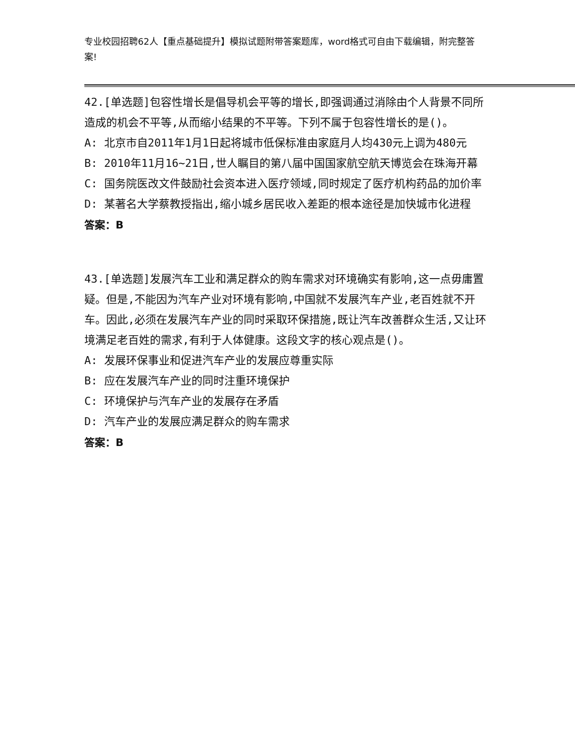专业校园招聘62人【重点基础提升】模拟试题附带答案题库，word格式可自由下载编辑，附完整答案!
42.[单选题]包容性增长是倡导机会平等的增长,即强调通过消除由个人背景不同所造成的机会不平等,从而缩小结果的不平等。下列不属于包容性增长的是()。
A: 北京市自2011年1月1日起将城市低保标准由家庭月人均430元上调为480元
B: 2010年11月16~21日,世人瞩目的第八届中国国家航空航天博览会在珠海开幕
C: 国务院医改文件鼓励社会资本进入医疗领域,同时规定了医疗机构药品的加价率
D: 某著名大学蔡教授指出,缩小城乡居民收入差距的根本途径是加快城市化进程
答案：B
43.[单选题]发展汽车工业和满足群众的购车需求对环境确实有影响,这一点毋庸置疑。但是,不能因为汽车产业对环境有影响,中国就不发展汽车产业,老百姓就不开车。因此,必须在发展汽车产业的同时采取环保措施,既让汽车改善群众生活,又让环境满足老百姓的需求,有利于人体健康。这段文字的核心观点是()。
A: 发展环保事业和促进汽车产业的发展应尊重实际
B: 应在发展汽车产业的同时注重环境保护
C: 环境保护与汽车产业的发展存在矛盾
D: 汽车产业的发展应满足群众的购车需求
答案：B